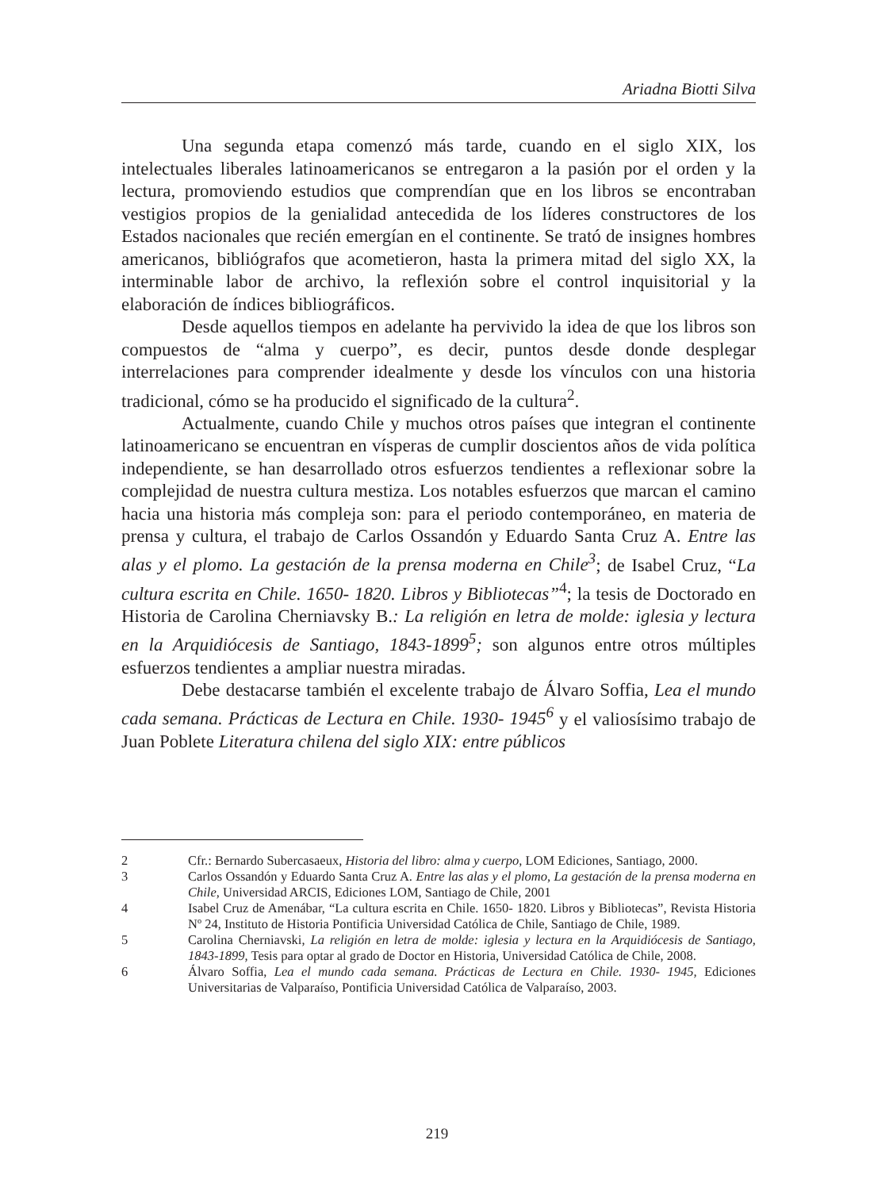Ariadna Biotti Silva
Una segunda etapa comenzó más tarde, cuando en el siglo XIX, los intelectuales liberales latinoamericanos se entregaron a la pasión por el orden y la lectura, promoviendo estudios que comprendían que en los libros se encontraban vestigios propios de la genialidad antecedida de los líderes constructores de los Estados nacionales que recién emergían en el continente. Se trató de insignes hombres americanos, bibliógrafos que acometieron, hasta la primera mitad del siglo XX, la interminable labor de archivo, la reflexión sobre el control inquisitorial y la elaboración de índices bibliográficos.
Desde aquellos tiempos en adelante ha pervivido la idea de que los libros son compuestos de “alma y cuerpo”, es decir, puntos desde donde desplegar interrelaciones para comprender idealmente y desde los vínculos con una historia tradicional, cómo se ha producido el significado de la cultura<sup>2</sup>.
Actualmente, cuando Chile y muchos otros países que integran el continente latinoamericano se encuentran en vísperas de cumplir doscientos años de vida política independiente, se han desarrollado otros esfuerzos tendientes a reflexionar sobre la complejidad de nuestra cultura mestiza. Los notables esfuerzos que marcan el camino hacia una historia más compleja son: para el periodo contemporáneo, en materia de prensa y cultura, el trabajo de Carlos Ossandón y Eduardo Santa Cruz A. Entre las alas y el plomo. La gestación de la prensa moderna en Chile<sup>3</sup>; de Isabel Cruz, “La cultura escrita en Chile. 1650- 1820. Libros y Bibliotecas”<sup>4</sup>; la tesis de Doctorado en Historia de Carolina Cherniavsky B.: La religión en letra de molde: iglesia y lectura en la Arquidiócesis de Santiago, 1843-1899<sup>5</sup>; son algunos entre otros múltiples esfuerzos tendientes a ampliar nuestra miradas.
Debe destacarse también el excelente trabajo de Álvaro Soffia, Lea el mundo cada semana. Prácticas de Lectura en Chile. 1930- 1945<sup>6</sup> y el valiosísimo trabajo de Juan Poblete Literatura chilena del siglo XIX: entre públicos
2 Cfr.: Bernardo Subercasaeux, Historia del libro: alma y cuerpo, LOM Ediciones, Santiago, 2000.
3 Carlos Ossandón y Eduardo Santa Cruz A. Entre las alas y el plomo, La gestación de la prensa moderna en Chile, Universidad ARCIS, Ediciones LOM, Santiago de Chile, 2001
4 Isabel Cruz de Amenábar, “La cultura escrita en Chile. 1650- 1820. Libros y Bibliotecas”, Revista Historia Nº 24, Instituto de Historia Pontificia Universidad Católica de Chile, Santiago de Chile, 1989.
5 Carolina Cherniavski, La religión en letra de molde: iglesia y lectura en la Arquidiócesis de Santiago, 1843-1899, Tesis para optar al grado de Doctor en Historia, Universidad Católica de Chile, 2008.
6 Álvaro Soffia, Lea el mundo cada semana. Prácticas de Lectura en Chile. 1930- 1945, Ediciones Universitarias de Valparaíso, Pontificia Universidad Católica de Valparaíso, 2003.
219